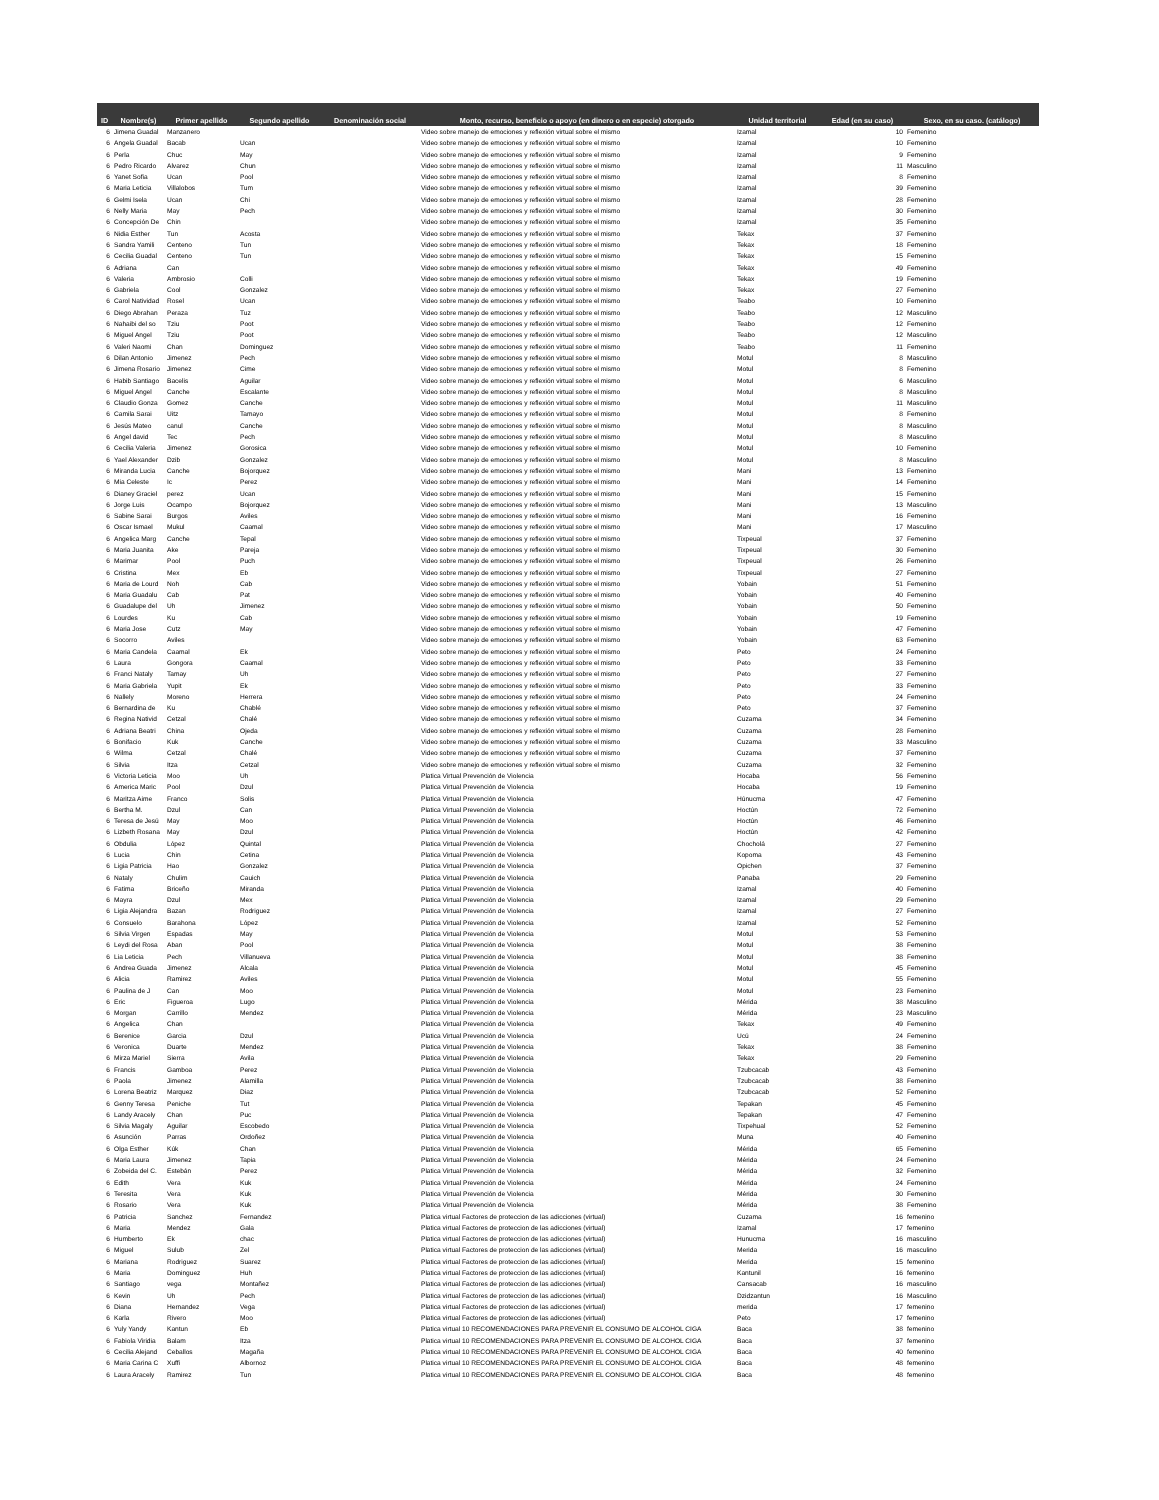| ID | Nombre(s) | Primer apellido | Segundo apellido | Denominación social | Monto, recurso, beneficio o apoyo (en dinero o en especie) otorgado | Unidad territorial | Edad (en su caso) | Sexo, en su caso. (catálogo) |
| --- | --- | --- | --- | --- | --- | --- | --- | --- |
| 6 | Jimena Guadal | Manzanero | | | Video sobre manejo de emociones y reflexión virtual sobre el mismo | Izamal | 10 | Femenino |
| 6 | Angela Guadal | Bacab | Ucan | | Video sobre manejo de emociones y reflexión virtual sobre el mismo | Izamal | 10 | Femenino |
| 6 | Perla | Chuc | May | | Video sobre manejo de emociones y reflexión virtual sobre el mismo | Izamal | 9 | Femenino |
| 6 | Pedro Ricardo | Alvarez | Chun | | Video sobre manejo de emociones y reflexión virtual sobre el mismo | Izamal | 11 | Masculino |
| 6 | Yanet Sofia | Ucan | Pool | | Video sobre manejo de emociones y reflexión virtual sobre el mismo | Izamal | 8 | Femenino |
| 6 | Maria Leticia | Villalobos | Tum | | Video sobre manejo de emociones y reflexión virtual sobre el mismo | Izamal | 39 | Femenino |
| 6 | Gelmi Isela | Ucan | Chi | | Video sobre manejo de emociones y reflexión virtual sobre el mismo | Izamal | 28 | Femenino |
| 6 | Nelly Maria | May | Pech | | Video sobre manejo de emociones y reflexión virtual sobre el mismo | Izamal | 30 | Femenino |
| 6 | Concepción De | Chin | | | Video sobre manejo de emociones y reflexión virtual sobre el mismo | Izamal | 35 | Femenino |
| 6 | Nidia Esther | Tun | Acosta | | Video sobre manejo de emociones y reflexión virtual sobre el mismo | Tekax | 37 | Femenino |
| 6 | Sandra Yamili | Centeno | Tun | | Video sobre manejo de emociones y reflexión virtual sobre el mismo | Tekax | 18 | Femenino |
| 6 | Cecilia Guadal | Centeno | Tun | | Video sobre manejo de emociones y reflexión virtual sobre el mismo | Tekax | 15 | Femenino |
| 6 | Adriana | Can | | | Video sobre manejo de emociones y reflexión virtual sobre el mismo | Tekax | 49 | Femenino |
| 6 | Valeria | Ambrosio | Colli | | Video sobre manejo de emociones y reflexión virtual sobre el mismo | Tekax | 19 | Femenino |
| 6 | Gabriela | Cool | Gonzalez | | Video sobre manejo de emociones y reflexión virtual sobre el mismo | Tekax | 27 | Femenino |
| 6 | Carol Natividad | Rosel | Ucan | | Video sobre manejo de emociones y reflexión virtual sobre el mismo | Teabo | 10 | Femenino |
| 6 | Diego Abrahan | Peraza | Tuz | | Video sobre manejo de emociones y reflexión virtual sobre el mismo | Teabo | 12 | Masculino |
| 6 | Nahaibi del so | Tziu | Poot | | Video sobre manejo de emociones y reflexión virtual sobre el mismo | Teabo | 12 | Femenino |
| 6 | Miguel Angel | Tziu | Poot | | Video sobre manejo de emociones y reflexión virtual sobre el mismo | Teabo | 12 | Masculino |
| 6 | Valeri Naomi | Chan | Dominguez | | Video sobre manejo de emociones y reflexión virtual sobre el mismo | Teabo | 11 | Femenino |
| 6 | Dilan Antonio | Jimenez | Pech | | Video sobre manejo de emociones y reflexión virtual sobre el mismo | Motul | 8 | Masculino |
| 6 | Jimena Rosario | Jimenez | Cime | | Video sobre manejo de emociones y reflexión virtual sobre el mismo | Motul | 8 | Femenino |
| 6 | Habib Santiago | Bacelis | Aguilar | | Video sobre manejo de emociones y reflexión virtual sobre el mismo | Motul | 6 | Masculino |
| 6 | Miguel Angel | Canche | Escalante | | Video sobre manejo de emociones y reflexión virtual sobre el mismo | Motul | 8 | Masculino |
| 6 | Claudio Gonza | Gomez | Canche | | Video sobre manejo de emociones y reflexión virtual sobre el mismo | Motul | 11 | Masculino |
| 6 | Camila Sarai | Uitz | Tamayo | | Video sobre manejo de emociones y reflexión virtual sobre el mismo | Motul | 8 | Femenino |
| 6 | Jesús Mateo | canul | Canche | | Video sobre manejo de emociones y reflexión virtual sobre el mismo | Motul | 8 | Masculino |
| 6 | Angel david | Tec | Pech | | Video sobre manejo de emociones y reflexión virtual sobre el mismo | Motul | 8 | Masculino |
| 6 | Cecilia Valeria | Jimenez | Gorosica | | Video sobre manejo de emociones y reflexión virtual sobre el mismo | Motul | 10 | Femenino |
| 6 | Yael Alexander | Dzib | Gonzalez | | Video sobre manejo de emociones y reflexión virtual sobre el mismo | Motul | 8 | Masculino |
| 6 | Miranda Lucia | Canche | Bojorquez | | Video sobre manejo de emociones y reflexión virtual sobre el mismo | Mani | 13 | Femenino |
| 6 | Mia Celeste | Ic | Perez | | Video sobre manejo de emociones y reflexión virtual sobre el mismo | Mani | 14 | Femenino |
| 6 | Dianey Graciel | perez | Ucan | | Video sobre manejo de emociones y reflexión virtual sobre el mismo | Mani | 15 | Femenino |
| 6 | Jorge Luis | Ocampo | Bojorquez | | Video sobre manejo de emociones y reflexión virtual sobre el mismo | Mani | 13 | Masculino |
| 6 | Sabine Sarai | Burgos | Aviles | | Video sobre manejo de emociones y reflexión virtual sobre el mismo | Mani | 16 | Femenino |
| 6 | Oscar Ismael | Mukul | Caamal | | Video sobre manejo de emociones y reflexión virtual sobre el mismo | Mani | 17 | Masculino |
| 6 | Angelica Marg | Canche | Tepal | | Video sobre manejo de emociones y reflexión virtual sobre el mismo | Tixpeual | 37 | Femenino |
| 6 | Maria Juanita | Ake | Pareja | | Video sobre manejo de emociones y reflexión virtual sobre el mismo | Tixpeual | 30 | Femenino |
| 6 | Marimar | Pool | Puch | | Video sobre manejo de emociones y reflexión virtual sobre el mismo | Tixpeual | 26 | Femenino |
| 6 | Cristina | Mex | Eb | | Video sobre manejo de emociones y reflexión virtual sobre el mismo | Tixpeual | 27 | Femenino |
| 6 | Maria de Lourd | Noh | Cab | | Video sobre manejo de emociones y reflexión virtual sobre el mismo | Yobain | 51 | Femenino |
| 6 | Maria Guadalu | Cab | Pat | | Video sobre manejo de emociones y reflexión virtual sobre el mismo | Yobain | 40 | Femenino |
| 6 | Guadalupe del | Uh | Jimenez | | Video sobre manejo de emociones y reflexión virtual sobre el mismo | Yobain | 50 | Femenino |
| 6 | Lourdes | Ku | Cab | | Video sobre manejo de emociones y reflexión virtual sobre el mismo | Yobain | 19 | Femenino |
| 6 | Maria Jose | Cutz | May | | Video sobre manejo de emociones y reflexión virtual sobre el mismo | Yobain | 47 | Femenino |
| 6 | Socorro | Aviles | | | Video sobre manejo de emociones y reflexión virtual sobre el mismo | Yobain | 63 | Femenino |
| 6 | Maria Candela | Caamal | Ek | | Video sobre manejo de emociones y reflexión virtual sobre el mismo | Peto | 24 | Femenino |
| 6 | Laura | Gongora | Caamal | | Video sobre manejo de emociones y reflexión virtual sobre el mismo | Peto | 33 | Femenino |
| 6 | Franci Nataly | Tamay | Uh | | Video sobre manejo de emociones y reflexión virtual sobre el mismo | Peto | 27 | Femenino |
| 6 | Maria Gabriela | Yupit | Ek | | Video sobre manejo de emociones y reflexión virtual sobre el mismo | Peto | 33 | Femenino |
| 6 | Nallely | Moreno | Herrera | | Video sobre manejo de emociones y reflexión virtual sobre el mismo | Peto | 24 | Femenino |
| 6 | Bernardina de | Ku | Chablé | | Video sobre manejo de emociones y reflexión virtual sobre el mismo | Peto | 37 | Femenino |
| 6 | Regina Nativid | Cetzal | Chalé | | Video sobre manejo de emociones y reflexión virtual sobre el mismo | Cuzama | 34 | Femenino |
| 6 | Adriana Beatri | China | Ojeda | | Video sobre manejo de emociones y reflexión virtual sobre el mismo | Cuzama | 28 | Femenino |
| 6 | Bonifacio | Kuk | Canche | | Video sobre manejo de emociones y reflexión virtual sobre el mismo | Cuzama | 33 | Masculino |
| 6 | Wilma | Cetzal | Chalé | | Video sobre manejo de emociones y reflexión virtual sobre el mismo | Cuzama | 37 | Femenino |
| 6 | Silvia | Itza | Cetzal | | Video sobre manejo de emociones y reflexión virtual sobre el mismo | Cuzama | 32 | Femenino |
| 6 | Victoria Leticia | Moo | Uh | | Platica Virtual Prevención de Violencia | Hocaba | 56 | Femenino |
| 6 | America Maric | Pool | Dzul | | Platica Virtual Prevención de Violencia | Hocaba | 19 | Femenino |
| 6 | Maritza Aime | Franco | Solis | | Platica Virtual Prevención de Violencia | Húnucma | 47 | Femenino |
| 6 | Bertha M. | Dzul | Can | | Platica Virtual Prevención de Violencia | Hoctún | 72 | Femenino |
| 6 | Teresa de Jesú | May | Moo | | Platica Virtual Prevención de Violencia | Hoctún | 46 | Femenino |
| 6 | Lizbeth Rosana | May | Dzul | | Platica Virtual Prevención de Violencia | Hoctún | 42 | Femenino |
| 6 | Obdulia | López | Quintal | | Platica Virtual Prevención de Violencia | Chocholá | 27 | Femenino |
| 6 | Lucia | Chin | Cetina | | Platica Virtual Prevención de Violencia | Kopoma | 43 | Femenino |
| 6 | Ligia Patricia | Hao | Gonzalez | | Platica Virtual Prevención de Violencia | Opichen | 37 | Femenino |
| 6 | Nataly | Chulim | Cauich | | Platica Virtual Prevención de Violencia | Panaba | 29 | Femenino |
| 6 | Fatima | Briceño | Miranda | | Platica Virtual Prevención de Violencia | Izamal | 40 | Femenino |
| 6 | Mayra | Dzul | Mex | | Platica Virtual Prevención de Violencia | Izamal | 29 | Femenino |
| 6 | Ligia Alejandra | Bazan | Rodriguez | | Platica Virtual Prevención de Violencia | Izamal | 27 | Femenino |
| 6 | Consuelo | Barahona | López | | Platica Virtual Prevención de Violencia | Izamal | 52 | Femenino |
| 6 | Silvia Virgen | Espadas | May | | Platica Virtual Prevención de Violencia | Motul | 53 | Femenino |
| 6 | Leydi del Rosa | Aban | Pool | | Platica Virtual Prevención de Violencia | Motul | 38 | Femenino |
| 6 | Lia Leticia | Pech | Villanueva | | Platica Virtual Prevención de Violencia | Motul | 38 | Femenino |
| 6 | Andrea Guada | Jimenez | Alcala | | Platica Virtual Prevención de Violencia | Motul | 45 | Femenino |
| 6 | Alicia | Ramirez | Aviles | | Platica Virtual Prevención de Violencia | Motul | 55 | Femenino |
| 6 | Paulina de J | Can | Moo | | Platica Virtual Prevención de Violencia | Motul | 23 | Femenino |
| 6 | Eric | Figueroa | Lugo | | Platica Virtual Prevención de Violencia | Mérida | 38 | Masculino |
| 6 | Morgan | Carrillo | Mendez | | Platica Virtual Prevención de Violencia | Mérida | 23 | Masculino |
| 6 | Angelica | Chan | | | Platica Virtual Prevención de Violencia | Tekax | 49 | Femenino |
| 6 | Berenice | Garcia | Dzul | | Platica Virtual Prevención de Violencia | Ucú | 24 | Femenino |
| 6 | Veronica | Duarte | Mendez | | Platica Virtual Prevención de Violencia | Tekax | 38 | Femenino |
| 6 | Mirza Mariel | Sierra | Avila | | Platica Virtual Prevención de Violencia | Tekax | 29 | Femenino |
| 6 | Francis | Gamboa | Perez | | Platica Virtual Prevención de Violencia | Tzubcacab | 43 | Femenino |
| 6 | Paola | Jimenez | Alamilla | | Platica Virtual Prevención de Violencia | Tzubcacab | 38 | Femenino |
| 6 | Lorena Beatriz | Marquez | Diaz | | Platica Virtual Prevención de Violencia | Tzubcacab | 52 | Femenino |
| 6 | Genny Teresa | Peniche | Tut | | Platica Virtual Prevención de Violencia | Tepakan | 45 | Femenino |
| 6 | Landy Aracely | Chan | Puc | | Platica Virtual Prevención de Violencia | Tepakan | 47 | Femenino |
| 6 | Silvia Magaly | Aguilar | Escobedo | | Platica Virtual Prevención de Violencia | Tixpehual | 52 | Femenino |
| 6 | Asunción | Parras | Ordoñez | | Platica Virtual Prevención de Violencia | Muna | 40 | Femenino |
| 6 | Olga Esther | Kúk | Chan | | Platica Virtual Prevención de Violencia | Mérida | 65 | Femenino |
| 6 | Maria Laura | Jimenez | Tapia | | Platica Virtual Prevención de Violencia | Mérida | 24 | Femenino |
| 6 | Zobeida del C. | Estebán | Perez | | Platica Virtual Prevención de Violencia | Mérida | 32 | Femenino |
| 6 | Edith | Vera | Kuk | | Platica Virtual Prevención de Violencia | Mérida | 24 | Femenino |
| 6 | Teresita | Vera | Kuk | | Platica Virtual Prevención de Violencia | Mérida | 30 | Femenino |
| 6 | Rosario | Vera | Kuk | | Platica Virtual Prevención de Violencia | Mérida | 38 | Femenino |
| 6 | Patricia | Sanchez | Fernandez | | Platica virtual Factores de proteccion de las adicciones (virtual) | Cuzama | 16 | femenino |
| 6 | Maria | Mendez | Gala | | Platica virtual Factores de proteccion de las adicciones (virtual) | Izamal | 17 | femenino |
| 6 | Humberto | Ek | chac | | Platica virtual Factores de proteccion de las adicciones (virtual) | Hunucma | 16 | masculino |
| 6 | Miguel | Sulub | Zel | | Platica virtual Factores de proteccion de las adicciones (virtual) | Merida | 16 | masculino |
| 6 | Mariana | Rodriguez | Suarez | | Platica virtual Factores de proteccion de las adicciones (virtual) | Merida | 15 | femenino |
| 6 | Maria | Dominguez | Huh | | Platica virtual Factores de proteccion de las adicciones (virtual) | Kantunil | 16 | femenino |
| 6 | Santiago | vega | Montañez | | Platica virtual Factores de proteccion de las adicciones (virtual) | Cansacab | 16 | masculino |
| 6 | Kevin | Uh | Pech | | Platica virtual Factores de proteccion de las adicciones (virtual) | Dzidzantun | 16 | Masculino |
| 6 | Diana | Hernandez | Vega | | Platica virtual Factores de proteccion de las adicciones (virtual) | merida | 17 | femenino |
| 6 | Karla | Rivero | Moo | | Platica virtual Factores de proteccion de las adicciones (virtual) | Peto | 17 | femenino |
| 6 | Yuly Yandy | Kantun | Eb | | Platica virtual 10 RECOMENDACIONES PARA PREVENIR EL CONSUMO DE ALCOHOL CIGA | Baca | 38 | femenino |
| 6 | Fabiola Viridia | Balam | Itza | | Platica virtual 10 RECOMENDACIONES PARA PREVENIR EL CONSUMO DE ALCOHOL CIGA | Baca | 37 | femenino |
| 6 | Cecilia Alejand | Ceballos | Magaña | | Platica virtual 10 RECOMENDACIONES PARA PREVENIR EL CONSUMO DE ALCOHOL CIGA | Baca | 40 | femenino |
| 6 | Maria Carina C | Xuffi | Albornoz | | Platica virtual 10 RECOMENDACIONES PARA PREVENIR EL CONSUMO DE ALCOHOL CIGA | Baca | 48 | femenino |
| 6 | Laura Aracely | Ramirez | Tun | | Platica virtual 10 RECOMENDACIONES PARA PREVENIR EL CONSUMO DE ALCOHOL CIGA | Baca | 48 | femenino |